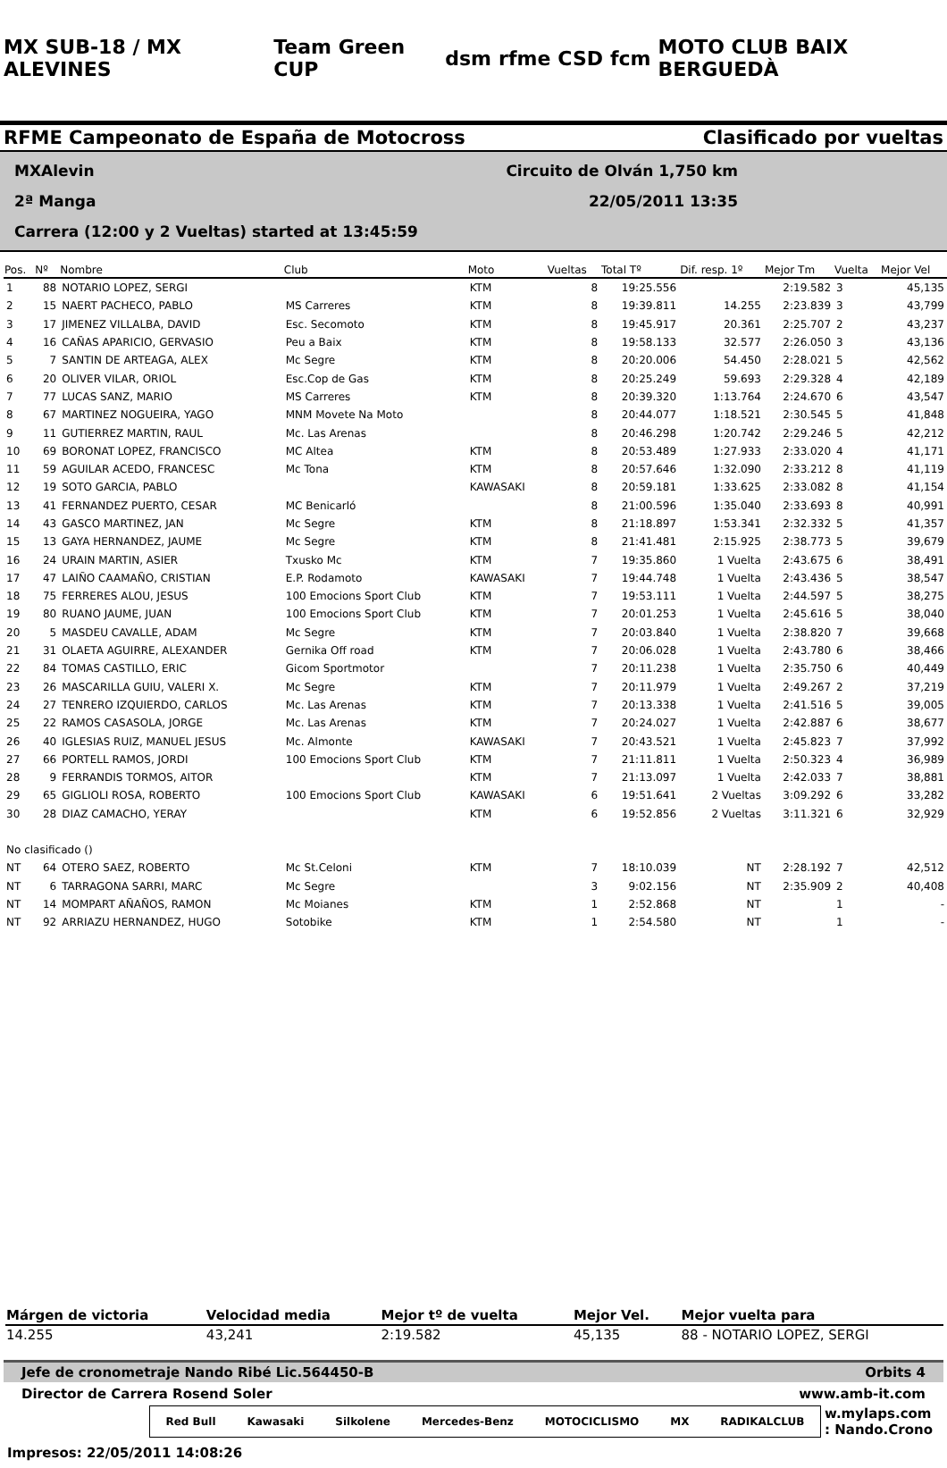MX SUB-18 / MX ALEVINES Team Green CUP dsm rfme CSD fcm MOTO CLUB BAIX BERGUEDÀ
RFME Campeonato de España de Motocross Clasificado por vueltas
MXAlevin Circuito de Olván 1,750 km
2ª Manga 22/05/2011 13:35
Carrera (12:00 y 2 Vueltas) started at 13:45:59
| Pos. | Nº | Nombre | Club | Moto | Vueltas | Total Tº | Dif. resp. 1º | Mejor Tm | Vuelta | Mejor Vel |
| --- | --- | --- | --- | --- | --- | --- | --- | --- | --- | --- |
| 1 | 88 | NOTARIO LOPEZ, SERGI | | KTM | 8 | 19:25.556 | | 2:19.582 | 3 | 45,135 |
| 2 | 15 | NAERT PACHECO, PABLO | MS Carreres | KTM | 8 | 19:39.811 | 14.255 | 2:23.839 | 3 | 43,799 |
| 3 | 17 | JIMENEZ VILLALBA, DAVID | Esc. Secomoto | KTM | 8 | 19:45.917 | 20.361 | 2:25.707 | 2 | 43,237 |
| 4 | 16 | CAÑAS APARICIO, GERVASIO | Peu a Baix | KTM | 8 | 19:58.133 | 32.577 | 2:26.050 | 3 | 43,136 |
| 5 | 7 | SANTIN DE ARTEAGA, ALEX | Mc Segre | KTM | 8 | 20:20.006 | 54.450 | 2:28.021 | 5 | 42,562 |
| 6 | 20 | OLIVER VILAR, ORIOL | Esc.Cop de Gas | KTM | 8 | 20:25.249 | 59.693 | 2:29.328 | 4 | 42,189 |
| 7 | 77 | LUCAS SANZ, MARIO | MS Carreres | KTM | 8 | 20:39.320 | 1:13.764 | 2:24.670 | 6 | 43,547 |
| 8 | 67 | MARTINEZ NOGUEIRA, YAGO | MNM Movete Na Moto | | 8 | 20:44.077 | 1:18.521 | 2:30.545 | 5 | 41,848 |
| 9 | 11 | GUTIERREZ MARTIN, RAUL | Mc. Las Arenas | | 8 | 20:46.298 | 1:20.742 | 2:29.246 | 5 | 42,212 |
| 10 | 69 | BORONAT LOPEZ, FRANCISCO | MC Altea | KTM | 8 | 20:53.489 | 1:27.933 | 2:33.020 | 4 | 41,171 |
| 11 | 59 | AGUILAR ACEDO, FRANCESC | Mc Tona | KTM | 8 | 20:57.646 | 1:32.090 | 2:33.212 | 8 | 41,119 |
| 12 | 19 | SOTO GARCIA, PABLO | | KAWASAKI | 8 | 20:59.181 | 1:33.625 | 2:33.082 | 8 | 41,154 |
| 13 | 41 | FERNANDEZ PUERTO, CESAR | MC Benicarló | | 8 | 21:00.596 | 1:35.040 | 2:33.693 | 8 | 40,991 |
| 14 | 43 | GASCO MARTINEZ, JAN | Mc Segre | KTM | 8 | 21:18.897 | 1:53.341 | 2:32.332 | 5 | 41,357 |
| 15 | 13 | GAYA HERNANDEZ, JAUME | Mc Segre | KTM | 8 | 21:41.481 | 2:15.925 | 2:38.773 | 5 | 39,679 |
| 16 | 24 | URAIN MARTIN, ASIER | Txusko Mc | KTM | 7 | 19:35.860 | 1 Vuelta | 2:43.675 | 6 | 38,491 |
| 17 | 47 | LAIÑO CAAMAÑO, CRISTIAN | E.P. Rodamoto | KAWASAKI | 7 | 19:44.748 | 1 Vuelta | 2:43.436 | 5 | 38,547 |
| 18 | 75 | FERRERES ALOU, JESUS | 100 Emocions Sport Club | KTM | 7 | 19:53.111 | 1 Vuelta | 2:44.597 | 5 | 38,275 |
| 19 | 80 | RUANO JAUME, JUAN | 100 Emocions Sport Club | KTM | 7 | 20:01.253 | 1 Vuelta | 2:45.616 | 5 | 38,040 |
| 20 | 5 | MASDEU CAVALLE, ADAM | Mc Segre | KTM | 7 | 20:03.840 | 1 Vuelta | 2:38.820 | 7 | 39,668 |
| 21 | 31 | OLAETA AGUIRRE, ALEXANDER | Gernika Off road | KTM | 7 | 20:06.028 | 1 Vuelta | 2:43.780 | 6 | 38,466 |
| 22 | 84 | TOMAS CASTILLO, ERIC | Gicom Sportmotor | | 7 | 20:11.238 | 1 Vuelta | 2:35.750 | 6 | 40,449 |
| 23 | 26 | MASCARILLA GUIU, VALERI X. | Mc Segre | KTM | 7 | 20:11.979 | 1 Vuelta | 2:49.267 | 2 | 37,219 |
| 24 | 27 | TENRERO IZQUIERDO, CARLOS | Mc. Las Arenas | KTM | 7 | 20:13.338 | 1 Vuelta | 2:41.516 | 5 | 39,005 |
| 25 | 22 | RAMOS CASASOLA, JORGE | Mc. Las Arenas | KTM | 7 | 20:24.027 | 1 Vuelta | 2:42.887 | 6 | 38,677 |
| 26 | 40 | IGLESIAS RUIZ, MANUEL JESUS | Mc. Almonte | KAWASAKI | 7 | 20:43.521 | 1 Vuelta | 2:45.823 | 7 | 37,992 |
| 27 | 66 | PORTELL RAMOS, JORDI | 100 Emocions Sport Club | KTM | 7 | 21:11.811 | 1 Vuelta | 2:50.323 | 4 | 36,989 |
| 28 | 9 | FERRANDIS TORMOS, AITOR | | KTM | 7 | 21:13.097 | 1 Vuelta | 2:42.033 | 7 | 38,881 |
| 29 | 65 | GIGLIOLI ROSA, ROBERTO | 100 Emocions Sport Club | KAWASAKI | 6 | 19:51.641 | 2 Vueltas | 3:09.292 | 6 | 33,282 |
| 30 | 28 | DIAZ CAMACHO, YERAY | | KTM | 6 | 19:52.856 | 2 Vueltas | 3:11.321 | 6 | 32,929 |
| No clasificado () | | | | | | | | | | |
| NT | 64 | OTERO SAEZ, ROBERTO | Mc St.Celoni | KTM | 7 | 18:10.039 | NT | 2:28.192 | 7 | 42,512 |
| NT | 6 | TARRAGONA SARRI, MARC | Mc Segre | | 3 | 9:02.156 | NT | 2:35.909 | 2 | 40,408 |
| NT | 14 | MOMPART AÑAÑOS, RAMON | Mc Moianes | KTM | 1 | 2:52.868 | NT | | 1 | - |
| NT | 92 | ARRIAZU HERNANDEZ, HUGO | Sotobike | KTM | 1 | 2:54.580 | NT | | 1 | - |
| Márgen de victoria | Velocidad media | Mejor tº de vuelta | Mejor Vel. | Mejor vuelta para |
| --- | --- | --- | --- | --- |
| 14.255 | 43,241 | 2:19.582 | 45,135 | 88 - NOTARIO LOPEZ, SERGI |
Jefe de cronometraje Nando Ribé Lic.564450-B Orbits 4
Director de Carrera Rosend Soler www.amb-it.com
Red Bull Kawasaki Silkolene Mercedes-Benz MOTOCICLISMO MX RADIKALCLUB
w.mylaps.com
: Nando.Crono
Impresos: 22/05/2011 14:08:26